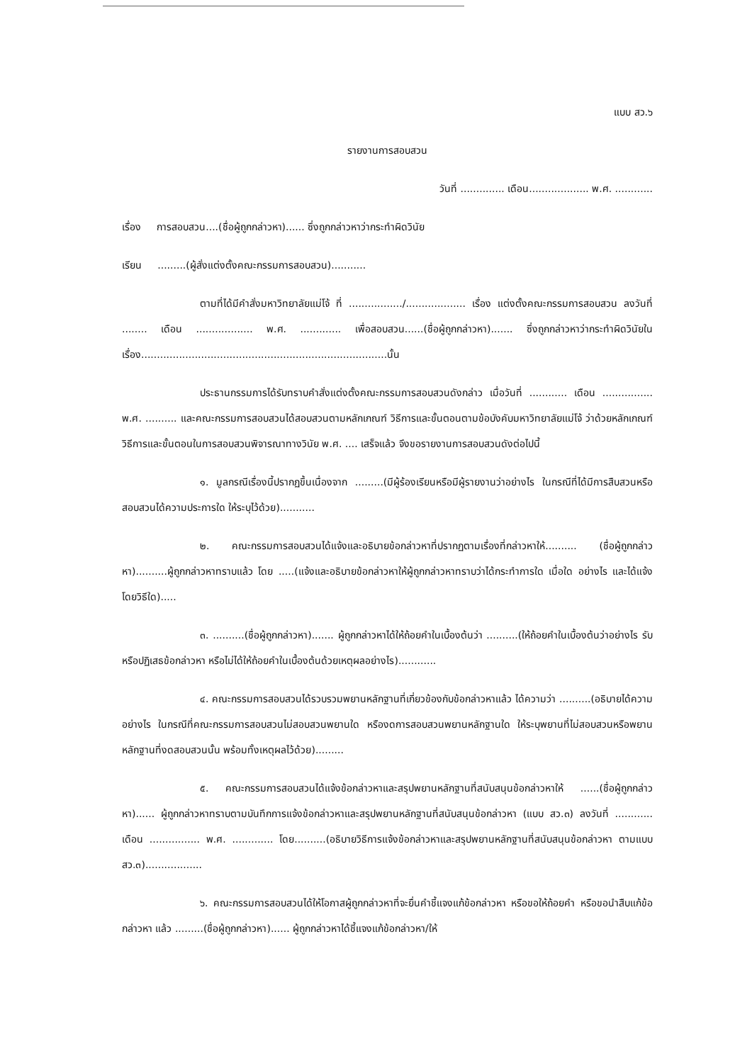แบบ สว.๖
รายงานการสอบสวน
วันที่ .............. เดือน................... พ.ศ. ............
เรื่อง การสอบสวน....(ชื่อผู้ถูกกล่าวหา)...... ซึ่งถูกกล่าวหาว่ากระทำผิดวินัย
เรียน .........(ผู้สั่งแต่งตั้งคณะกรรมการสอบสวน)...........
ตามที่ได้มีคำสั่งมหาวิทยาลัยแม่โจ้ ที่ ................./................... เรื่อง แต่งตั้งคณะกรรมการสอบสวน ลงวันที่ ........ เดือน .................. พ.ศ. ............. เพื่อสอบสวน......(ชื่อผู้ถูกกล่าวหา)....... ซึ่งถูกกล่าวหาว่ากระทำผิดวินัยในเรื่อง..............................................................................นั้น
ประธานกรรมการได้รับทราบคำสั่งแต่งตั้งคณะกรรมการสอบสวนดังกล่าว เมื่อวันที่ ............ เดือน ................ พ.ศ. .......... และคณะกรรมการสอบสวนได้สอบสวนตามหลักเกณฑ์ วิธีการและขั้นตอนตามข้อบังคับมหาวิทยาลัยแม่โจ้ ว่าด้วยหลักเกณฑ์ วิธีการและขั้นตอนในการสอบสวนพิจารณาทางวินัย พ.ศ. .... เสร็จแล้ว จึงขอรายงานการสอบสวนดังต่อไปนี้
๑. มูลกรณีเรื่องนี้ปรากฏขึ้นเนื่องจาก .........(มีผู้ร้องเรียนหรือมีผู้รายงานว่าอย่างไร ในกรณีที่ได้มีการสืบสวนหรือสอบสวนได้ความประการใด ให้ระบุไว้ด้วย)...........
๒. คณะกรรมการสอบสวนได้แจ้งและอธิบายข้อกล่าวหาที่ปรากฏตามเรื่องที่กล่าวหาให้.......... (ชื่อผู้ถูกกล่าวหา)..........ผู้ถูกกล่าวหาทราบแล้ว โดย .....(แจ้งและอธิบายข้อกล่าวหาให้ผู้ถูกกล่าวหาทราบว่าได้กระทำการใด เมื่อใด อย่างไร และได้แจ้งโดยวิธีใด).....
๓. ..........(ชื่อผู้ถูกกล่าวหา)....... ผู้ถูกกล่าวหาได้ให้ถ้อยคำในเบื้องต้นว่า ..........(ให้ถ้อยคำในเบื้องต้นว่าอย่างไร รับหรือปฏิเสธข้อกล่าวหา หรือไม่ได้ให้ถ้อยคำในเบื้องต้นด้วยเหตุผลอย่างไร)............
๔. คณะกรรมการสอบสวนได้รวบรวมพยานหลักฐานที่เกี่ยวข้องกับข้อกล่าวหาแล้ว ได้ความว่า ..........(อธิบายได้ความอย่างไร ในกรณีที่คณะกรรมการสอบสวนไม่สอบสวนพยานใด หรืองดการสอบสวนพยานหลักฐานใด ให้ระบุพยานที่ไม่สอบสวนหรือพยานหลักฐานที่งดสอบสวนนั้น พร้อมทั้งเหตุผลไว้ด้วย).........
๕. คณะกรรมการสอบสวนได้แจ้งข้อกล่าวหาและสรุปพยานหลักฐานที่สนับสนุนข้อกล่าวหาให้ ......(ชื่อผู้ถูกกล่าวหา)...... ผู้ถูกกล่าวหาทราบตามบันทึกการแจ้งข้อกล่าวหาและสรุปพยานหลักฐานที่สนับสนุนข้อกล่าวหา (แบบ สว.๓) ลงวันที่ ............ เดือน ................ พ.ศ. ............. โดย..........(อธิบายวิธีการแจ้งข้อกล่าวหาและสรุปพยานหลักฐานที่สนับสนุนข้อกล่าวหา ตามแบบ สว.๓)..................
๖. คณะกรรมการสอบสวนได้ให้โอกาสผู้ถูกกล่าวหาที่จะยื่นคำชี้แจงแก้ข้อกล่าวหา หรือขอให้ถ้อยคำ หรือขอนำสืบแก้ข้อกล่าวหา แล้ว .........(ชื่อผู้ถูกกล่าวหา)...... ผู้ถูกกล่าวหาได้ชี้แจงแก้ข้อกล่าวหา/ให้